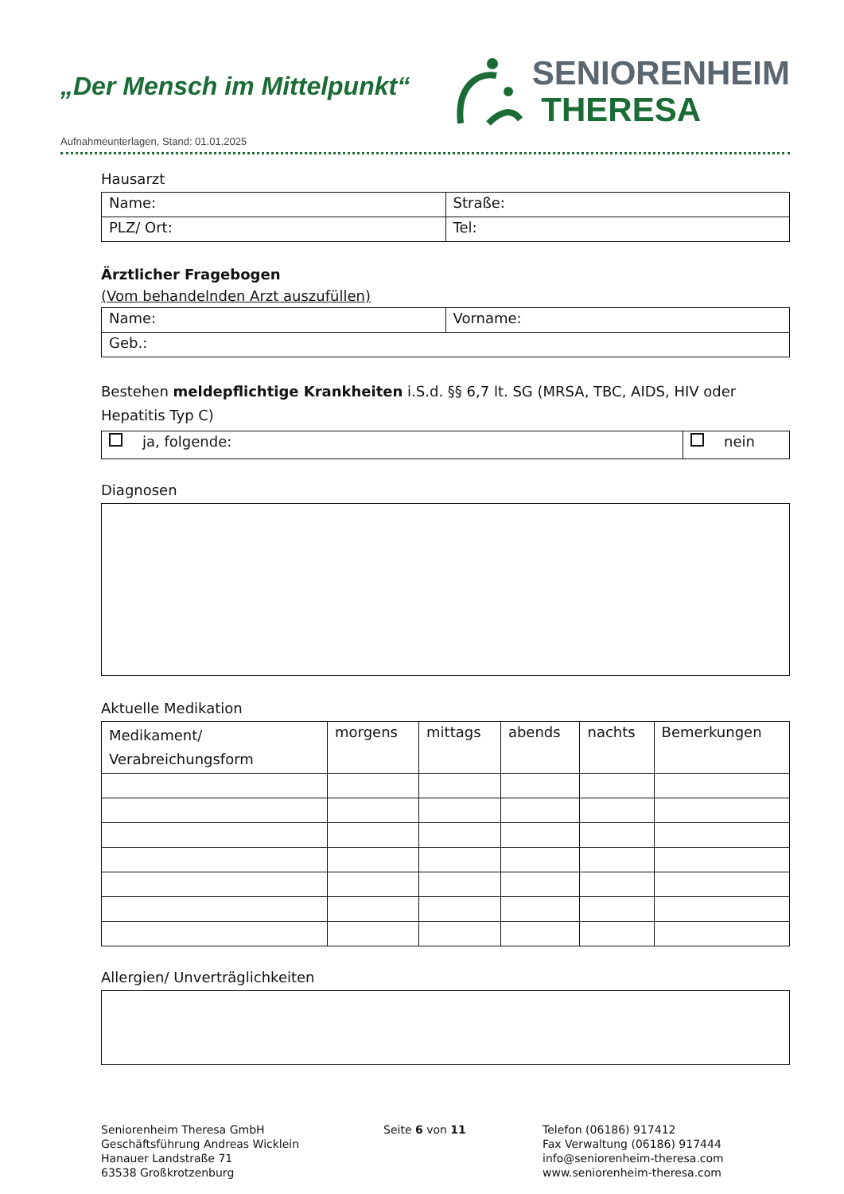„Der Mensch im Mittelpunkt“
SENIORENHEIM
THERESA
Aufnahmeunterlagen, Stand: 01.01.2025
Hausarzt
| Name: | Straße: |
| PLZ/ Ort: | Tel: |
Ärztlicher Fragebogen
(Vom behandelnden Arzt auszufüllen)
| Name: | Vorname: |
| Geb.: | |
Bestehen meldepflichtige Krankheiten i.S.d. §§ 6,7 lt. SG (MRSA, TBC, AIDS, HIV oder Hepatitis Typ C)
| ja, folgende: | nein |
Diagnosen
Aktuelle Medikation
| Medikament/ Verabreichungsform | morgens | mittags | abends | nachts | Bemerkungen |
Allergien/ Unverträglichkeiten
Seniorenheim Theresa GmbH
Geschäftsführung Andreas Wicklein
Hanauer Landstraße 71
63538 Großkrotzenburg
Seite 6 von 11 Telefon (06186) 917412
Fax Verwaltung (06186) 917444
info@seniorenheim-theresa.com
www.seniorenheim-theresa.com